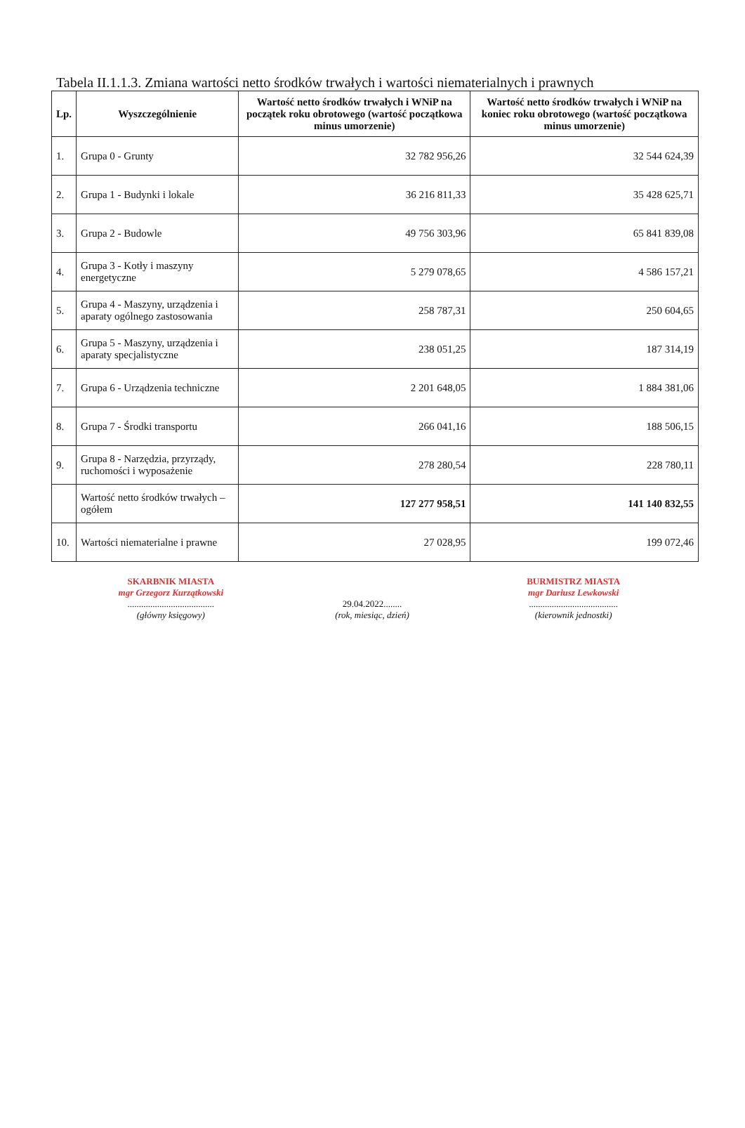Tabela II.1.1.3. Zmiana wartości netto środków trwałych i wartości niematerialnych i prawnych
| Lp. | Wyszczególnienie | Wartość netto środków trwałych i WNiP na początek roku obrotowego (wartość początkowa minus umorzenie) | Wartość netto środków trwałych i WNiP na koniec roku obrotowego (wartość początkowa minus umorzenie) |
| --- | --- | --- | --- |
| 1. | Grupa 0 - Grunty | 32 782 956,26 | 32 544 624,39 |
| 2. | Grupa 1 - Budynki i lokale | 36 216 811,33 | 35 428 625,71 |
| 3. | Grupa 2 - Budowle | 49 756 303,96 | 65 841 839,08 |
| 4. | Grupa 3 - Kotły i maszyny energetyczne | 5 279 078,65 | 4 586 157,21 |
| 5. | Grupa 4 - Maszyny, urządzenia i aparaty ogólnego zastosowania | 258 787,31 | 250 604,65 |
| 6. | Grupa 5 - Maszyny, urządzenia i aparaty specjalistyczne | 238 051,25 | 187 314,19 |
| 7. | Grupa 6 - Urządzenia techniczne | 2 201 648,05 | 1 884 381,06 |
| 8. | Grupa 7 - Środki transportu | 266 041,16 | 188 506,15 |
| 9. | Grupa 8 - Narzędzia, przyrządy, ruchomości i wyposażenie | 278 280,54 | 228 780,11 |
| | Wartość netto środków trwałych – ogółem | 127 277 958,51 | 141 140 832,55 |
| 10. | Wartości niematerialne i prawne | 27 028,95 | 199 072,46 |
SKARBNIK MIASTA
mgr Grzegorz Kurzątkowski......................................
(główny księgowy)
29.04.2022........
(rok, miesiąc, dzień)
BURMISTRZ MIASTA
mgr Dariusz Lewkowski.......................................
(kierownik jednostki)